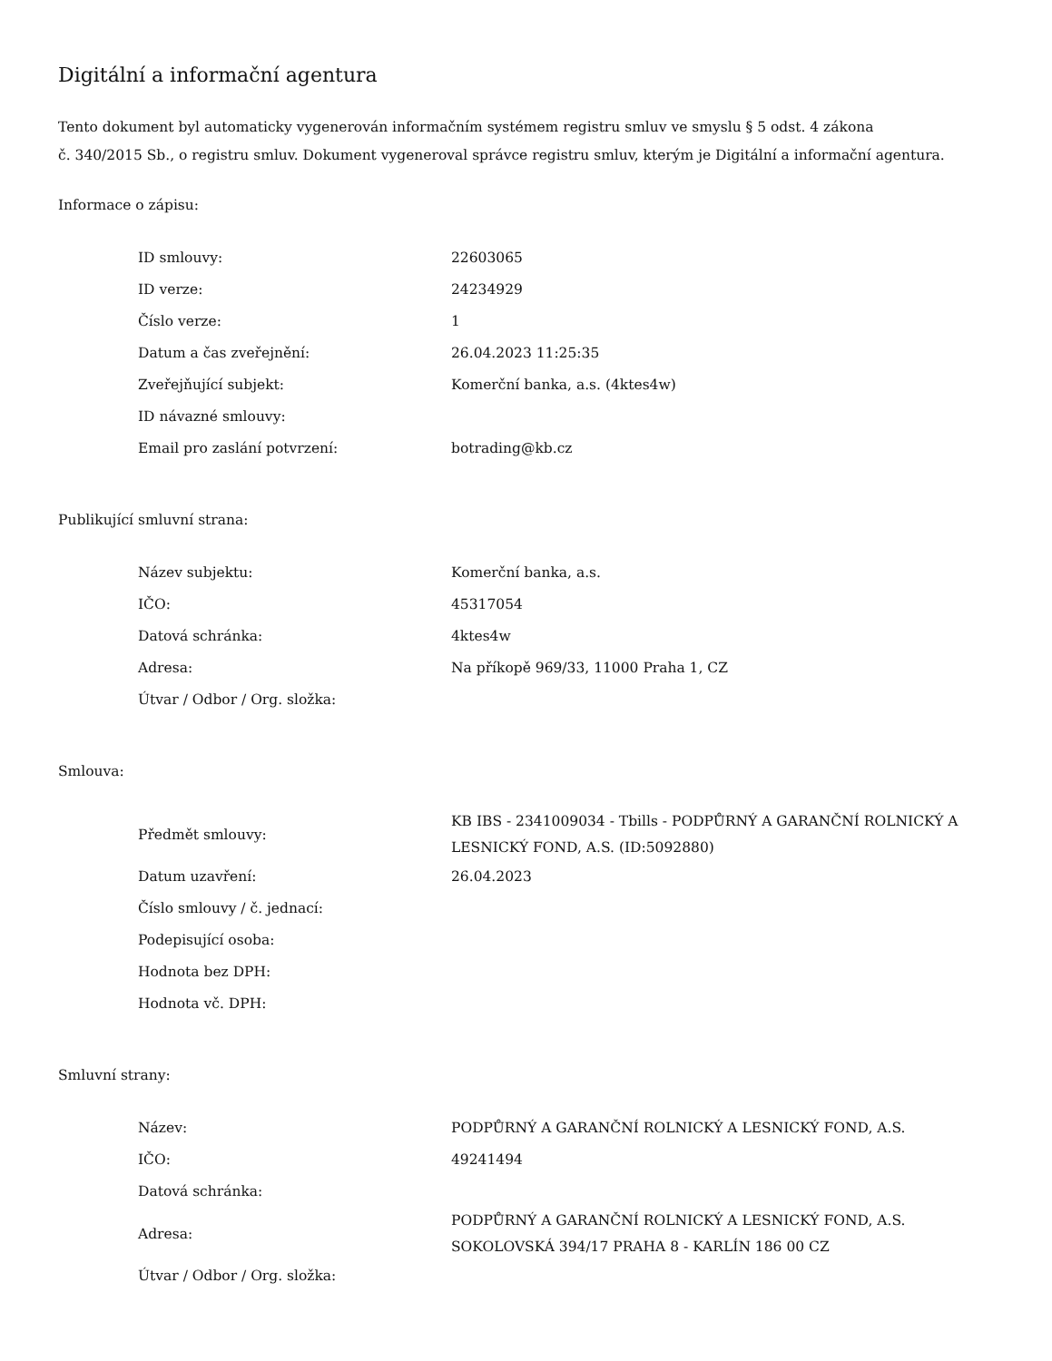Digitální a informační agentura
Tento dokument byl automaticky vygenerován informačním systémem registru smluv ve smyslu § 5 odst. 4 zákona
č. 340/2015 Sb., o registru smluv. Dokument vygeneroval správce registru smluv, kterým je Digitální a informační agentura.
Informace o zápisu:
| ID smlouvy: | 22603065 |
| ID verze: | 24234929 |
| Číslo verze: | 1 |
| Datum a čas zveřejnění: | 26.04.2023 11:25:35 |
| Zveřejňující subjekt: | Komerční banka, a.s. (4ktes4w) |
| ID návazné smlouvy: | |
| Email pro zaslání potvrzení: | botrading@kb.cz |
Publikující smluvní strana:
| Název subjektu: | Komerční banka, a.s. |
| IČO: | 45317054 |
| Datová schránka: | 4ktes4w |
| Adresa: | Na příkopě 969/33, 11000 Praha 1, CZ |
| Útvar / Odbor / Org. složka: | |
Smlouva:
| Předmět smlouvy: | KB IBS - 2341009034 - Tbills - PODPŮRNÝ A GARANČNÍ ROLNICKÝ A LESNICKÝ FOND, A.S. (ID:5092880) |
| Datum uzavření: | 26.04.2023 |
| Číslo smlouvy / č. jednací: | |
| Podepisující osoba: | |
| Hodnota bez DPH: | |
| Hodnota vč. DPH: | |
Smluvní strany:
| Název: | PODPŮRNÝ A GARANČNÍ ROLNICKÝ A LESNICKÝ FOND, A.S. |
| IČO: | 49241494 |
| Datová schránka: | |
| Adresa: | PODPŮRNÝ A GARANČNÍ ROLNICKÝ A LESNICKÝ FOND, A.S. SOKOLOVSKÁ 394/17 PRAHA 8 - KARLÍN 186 00 CZ |
| Útvar / Odbor / Org. složka: | |